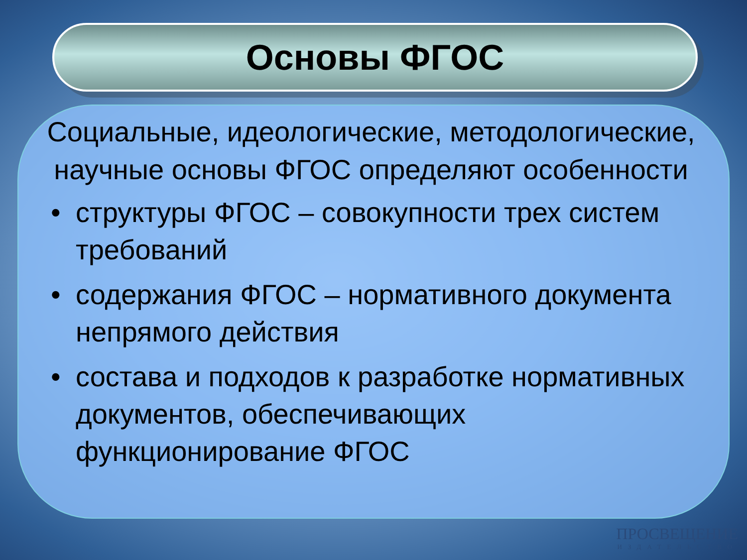Основы ФГОС
Социальные, идеологические, методологические, научные основы ФГОС определяют особенности
• структуры ФГОС – совокупности трех систем требований
• содержания ФГОС – нормативного документа непрямого действия
• состава и подходов к разработке нормативных документов, обеспечивающих функционирование ФГОС
ПРОСВЕЩЕНИЕ
ИЗДАТЕЛЬСТВО